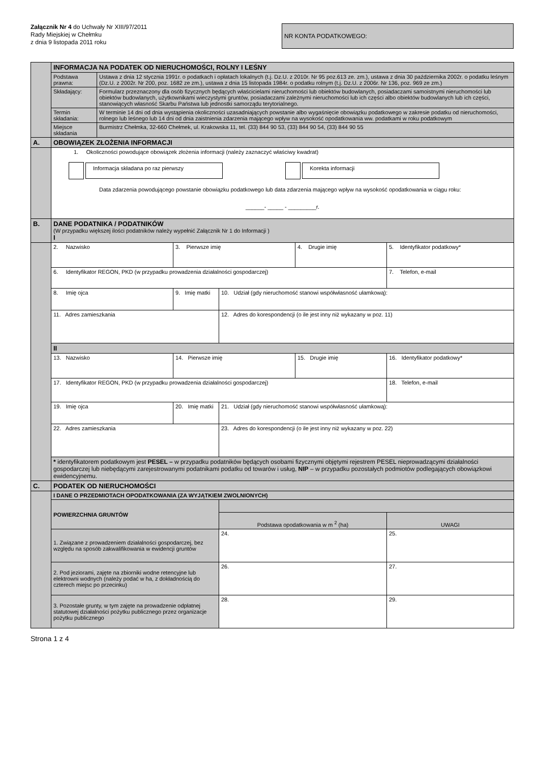Załącznik Nr 4 do Uchwały Nr XIII/97/2011
Rady Miejskiej w Chełmku
z dnia 9 listopada 2011 roku
NR KONTA PODATKOWEGO:
| | INFORMACJA NA PODATEK OD NIERUCHOMOŚCI, ROLNY I LEŚNY | | | | | |
| | Podstawa prawna: | Ustawa z dnia 12 stycznia 1991r. o podatkach i opłatach lokalnych (t.j. Dz.U. z 2010r. Nr 95 poz.613 ze. zm.), ustawa z dnia 30 października 2002r. o podatku leśnym (Dz.U. z 2002r. Nr 200, poz. 1682 ze zm.), ustawa z dnia 15 listopada 1984r. o podatku rolnym (t.j. Dz.U. z 2006r. Nr 136, poz. 969 ze zm.) | | | | |
| | Składający: | Formularz przeznaczony dla osób fizycznych będących właścicielami nieruchomości lub obiektów budowlanych, posiadaczami samoistnymi nieruchomości lub obiektów budowlanych, użytkownikami wieczystymi gruntów, posiadaczami zależnymi nieruchomości lub ich części albo obiektów budowlanych lub ich części, stanowiących własność Skarbu Państwa lub jednostki samorządu terytorialnego. | | | | |
| | Termin składania: | W terminie 14 dni od dnia wystąpienia okoliczności uzasadniających powstanie albo wygaśnięcie obowiązku podatkowego w zakresie podatku od nieruchomości, rolnego lub leśnego lub 14 dni od dnia zaistnienia zdarzenia mającego wpływ na wysokość opodatkowania ww. podatkami w roku podatkowym | | | | |
| | Miejsce składania | Burmistrz Chełmka, 32-660 Chełmek, ul. Krakowska 11, tel. (33) 844 90 53, (33) 844 90 54, (33) 844 90 55 | | | | |
| A. | OBOWIĄZEK ZŁOŻENIA INFORMACJI | | | | | |
| | 1. Okoliczności powodujące obowiązek złożenia informacji (należy zaznaczyć właściwy kwadrat) Informacja składana po raz pierwszy Korekta informacji Data zdarzenia powodującego powstanie obowiązku podatkowego lub data zdarzenia mającego wpływ na wysokość opodatkowania w ciągu roku: ______- _____ - _________r. | | | | | |
| B. | DANE PODATNIKA / PODATNIKÓW (W przypadku większej ilości podatników należy wypełnić Załącznik Nr 1 do Informacji ) I | | | | | |
| | 2. Nazwisko | | 3. Pierwsze imię | | 4. Drugie imię | 5. Identyfikator podatkowy* |
| | 6. Identyfikator REGON, PKD (w przypadku prowadzenia działalności gospodarczej) | | | | | 7. Telefon, e-mail |
| | 8. Imię ojca | | 9. Imię matki | 10. Udział (gdy nieruchomość stanowi współwłasność ułamkową): | | |
| | 11. Adres zamieszkania | | | 12. Adres do korespondencji (o ile jest inny niż wykazany w poz. 11) | | |
| | II | | | | | |
| | 13. Nazwisko | | 14. Pierwsze imię | | 15. Drugie imię | 16. Identyfikator podatkowy* |
| | 17. Identyfikator REGON, PKD (w przypadku prowadzenia działalności gospodarczej) | | | | | 18. Telefon, e-mail |
| | 19. Imię ojca | | 20. Imię matki | 21. Udział (gdy nieruchomość stanowi współwłasność ułamkową): | | |
| | 22. Adres zamieszkania | | | 23. Adres do korespondencji (o ile jest inny niż wykazany w poz. 22) | | |
| | * identyfikatorem podatkowym jest PESEL – w przypadku podatników będących osobami fizycznymi objętymi rejestrem PESEL nieprowadzącymi działalności gospodarczej lub niebędącymi zarejestrowanymi podatnikami podatku od towarów i usług, NIP – w przypadku pozostałych podmiotów podlegających obowiązkowi ewidencyjnemu. | | | | | |
| C. | PODATEK OD NIERUCHOMOŚCI | | | | | |
| | I DANE O PRZEDMIOTACH OPODATKOWANIA (ZA WYJĄTKIEM ZWOLNIONYCH) | | | | | |
| | POWIERZCHNIA GRUNTÓW | | | | | |
| | | | | Podstawa opodatkowania w m <sup>2</sup> (ha) | | UWAGI |
| | 1. Związane z prowadzeniem działalności gospodarczej, bez względu na sposób zakwalifikowania w ewidencji gruntów | | | 24. | | 25. |
| | 2. Pod jeziorami, zajęte na zbiorniki wodne retencyjne lub elektrowni wodnych (należy podać w ha, z dokładnością do czterech miejsc po przecinku) | | | 26. | | 27. |
| | 3. Pozostałe grunty, w tym zajęte na prowadzenie odpłatnej statutowej działalności pożytku publicznego przez organizacje pożytku publicznego | | | 28. | | 29. |
Strona 1 z 4